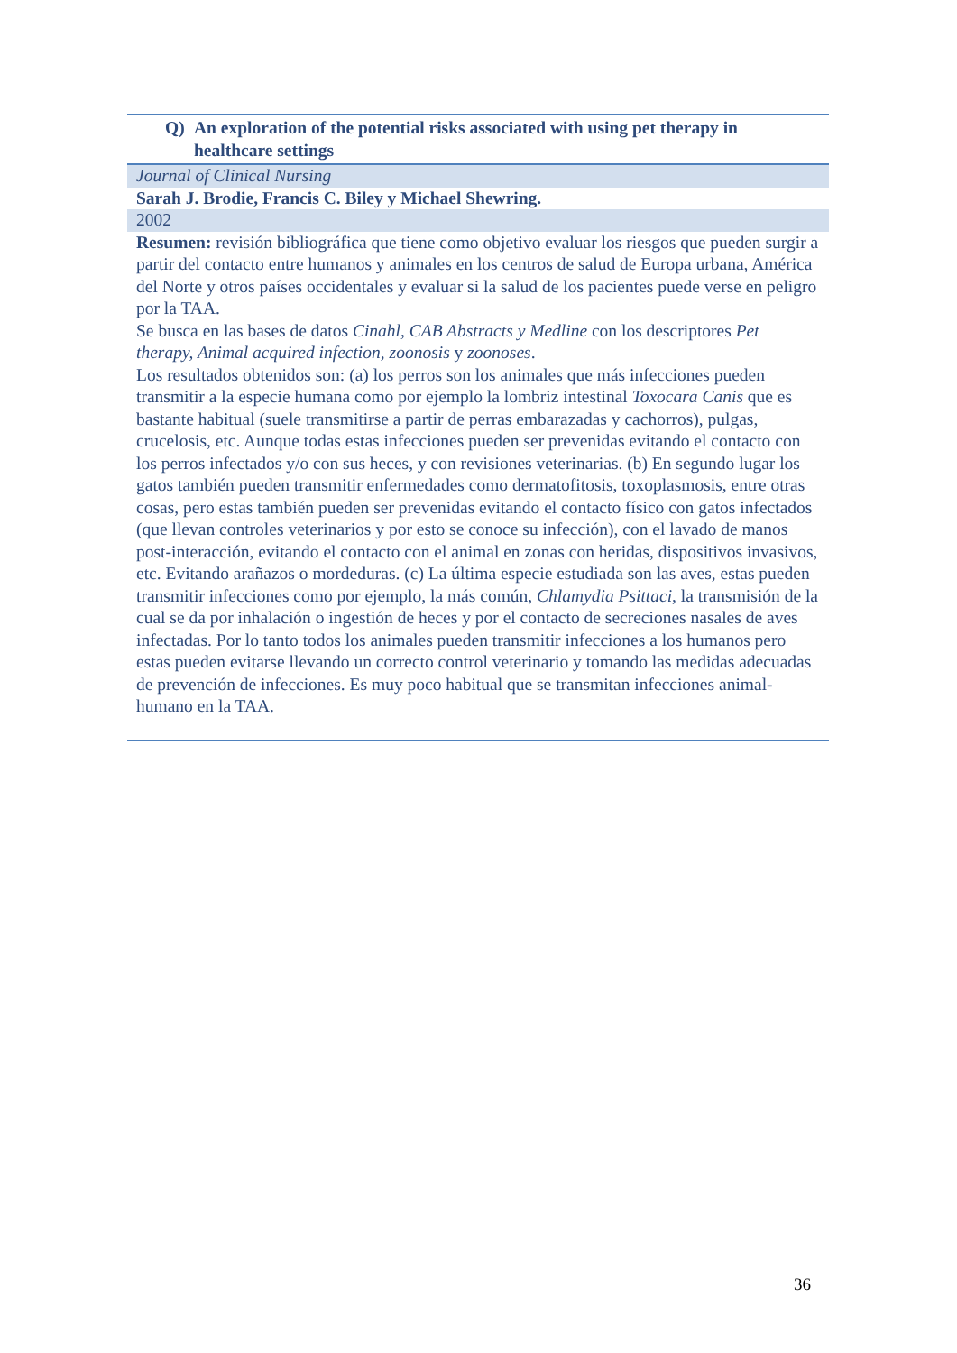| Q) An exploration of the potential risks associated with using pet therapy in healthcare settings |
| Journal of Clinical Nursing |
| Sarah J. Brodie, Francis C. Biley y Michael Shewring. |
| 2002 |
| Resumen: revisión bibliográfica que tiene como objetivo evaluar los riesgos que pueden surgir a partir del contacto entre humanos y animales en los centros de salud de Europa urbana, América del Norte y otros países occidentales y evaluar si la salud de los pacientes puede verse en peligro por la TAA. Se busca en las bases de datos Cinahl, CAB Abstracts y Medline con los descriptores Pet therapy, Animal acquired infection, zoonosis y zoonoses . Los resultados obtenidos son: (a) los perros son los animales que más infecciones pueden transmitir a la especie humana como por ejemplo la lombriz intestinal Toxocara Canis que es bastante habitual (suele transmitirse a partir de perras embarazadas y cachorros), pulgas, crucelosis, etc. Aunque todas estas infecciones pueden ser prevenidas evitando el contacto con los perros infectados y/o con sus heces, y con revisiones veterinarias. (b) En segundo lugar los gatos también pueden transmitir enfermedades como dermatofitosis, toxoplasmosis, entre otras cosas, pero estas también pueden ser prevenidas evitando el contacto físico con gatos infectados (que llevan controles veterinarios y por esto se conoce su infección), con el lavado de manos post-interacción, evitando el contacto con el animal en zonas con heridas, dispositivos invasivos, etc. Evitando arañazos o mordeduras. (c) La última especie estudiada son las aves, estas pueden transmitir infecciones como por ejemplo, la más común, Chlamydia Psittaci , la transmisión de la cual se da por inhalación o ingestión de heces y por el contacto de secreciones nasales de aves infectadas. Por lo tanto todos los animales pueden transmitir infecciones a los humanos pero estas pueden evitarse llevando un correcto control veterinario y tomando las medidas adecuadas de prevención de infecciones. Es muy poco habitual que se transmitan infecciones animal-humano en la TAA. |
36